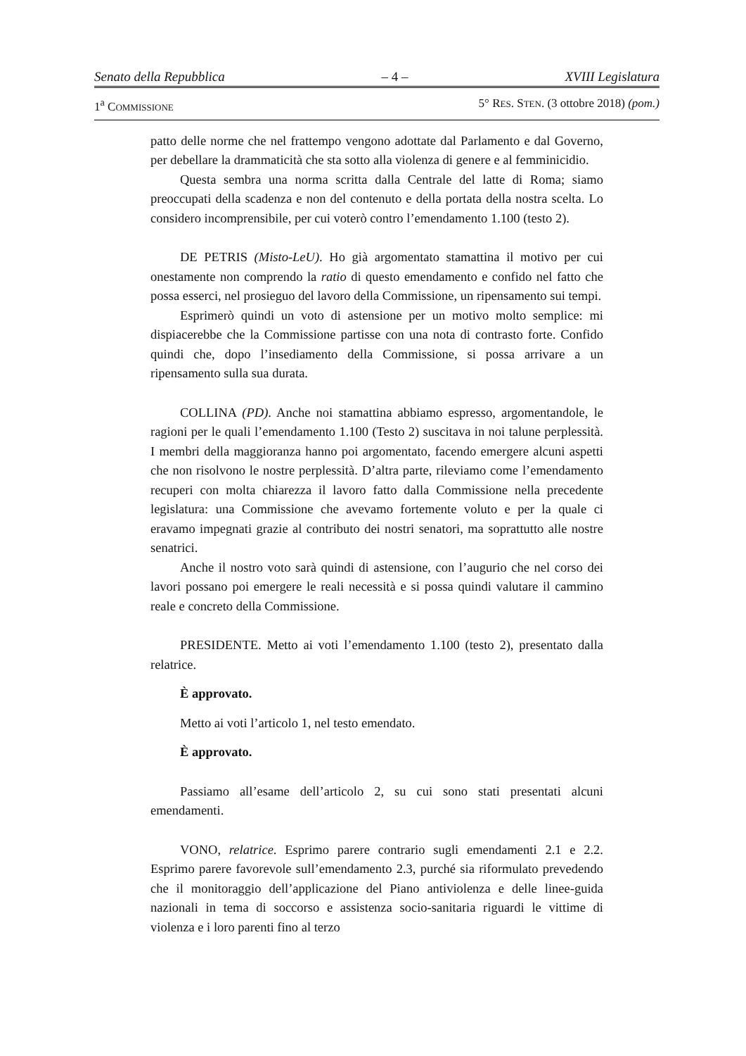Senato della Repubblica – 4 – XVIII Legislatura
1<sup>a</sup> COMMISSIONE 5° RES. STEN. (3 ottobre 2018) (pom.)
patto delle norme che nel frattempo vengono adottate dal Parlamento e dal Governo, per debellare la drammaticità che sta sotto alla violenza di genere e al femminicidio.
Questa sembra una norma scritta dalla Centrale del latte di Roma; siamo preoccupati della scadenza e non del contenuto e della portata della nostra scelta. Lo considero incomprensibile, per cui voterò contro l’emendamento 1.100 (testo 2).
DE PETRIS (Misto-LeU). Ho già argomentato stamattina il motivo per cui onestamente non comprendo la ratio di questo emendamento e confido nel fatto che possa esserci, nel prosieguo del lavoro della Commissione, un ripensamento sui tempi.
Esprimerò quindi un voto di astensione per un motivo molto semplice: mi dispiacerebbe che la Commissione partisse con una nota di contrasto forte. Confido quindi che, dopo l’insediamento della Commissione, si possa arrivare a un ripensamento sulla sua durata.
COLLINA (PD). Anche noi stamattina abbiamo espresso, argomentandole, le ragioni per le quali l’emendamento 1.100 (Testo 2) suscitava in noi talune perplessità. I membri della maggioranza hanno poi argomentato, facendo emergere alcuni aspetti che non risolvono le nostre perplessità. D’altra parte, rileviamo come l’emendamento recuperi con molta chiarezza il lavoro fatto dalla Commissione nella precedente legislatura: una Commissione che avevamo fortemente voluto e per la quale ci eravamo impegnati grazie al contributo dei nostri senatori, ma soprattutto alle nostre senatrici.
Anche il nostro voto sarà quindi di astensione, con l’augurio che nel corso dei lavori possano poi emergere le reali necessità e si possa quindi valutare il cammino reale e concreto della Commissione.
PRESIDENTE. Metto ai voti l’emendamento 1.100 (testo 2), presentato dalla relatrice.
È approvato.
Metto ai voti l’articolo 1, nel testo emendato.
È approvato.
Passiamo all’esame dell’articolo 2, su cui sono stati presentati alcuni emendamenti.
VONO, relatrice. Esprimo parere contrario sugli emendamenti 2.1 e 2.2. Esprimo parere favorevole sull’emendamento 2.3, purché sia riformulato prevedendo che il monitoraggio dell’applicazione del Piano antiviolenza e delle linee-guida nazionali in tema di soccorso e assistenza socio-sanitaria riguardi le vittime di violenza e i loro parenti fino al terzo